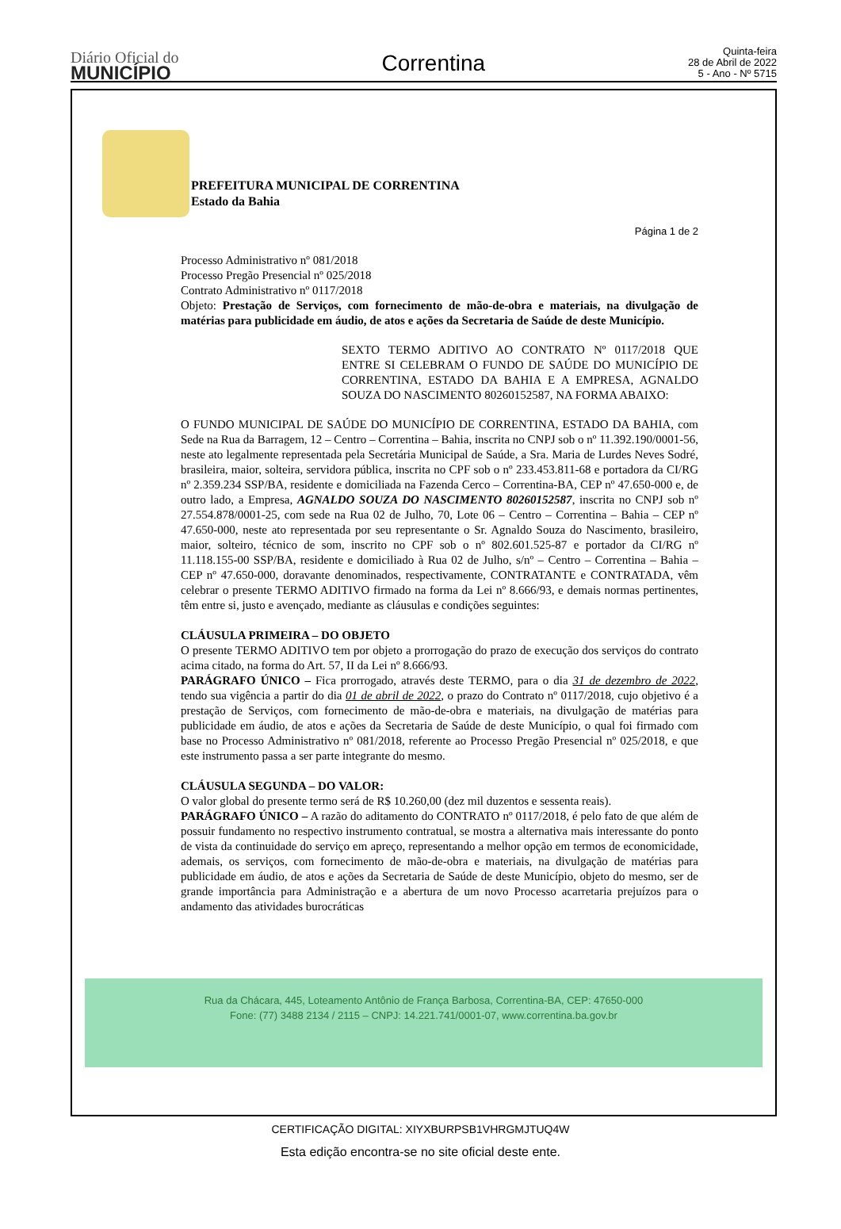Diário Oficial do
MUNICÍPIO
Correntina
Quinta-feira
28 de Abril de 2022
5 - Ano - Nº 5715
PREFEITURA MUNICIPAL DE CORRENTINA
Estado da Bahia
Página 1 de 2
Processo Administrativo nº 081/2018
Processo Pregão Presencial nº 025/2018
Contrato Administrativo nº 0117/2018
Objeto: Prestação de Serviços, com fornecimento de mão-de-obra e materiais, na divulgação de matérias para publicidade em áudio, de atos e ações da Secretaria de Saúde de deste Município.
SEXTO TERMO ADITIVO AO CONTRATO Nº 0117/2018 QUE ENTRE SI CELEBRAM O FUNDO DE SAÚDE DO MUNICÍPIO DE CORRENTINA, ESTADO DA BAHIA E A EMPRESA, AGNALDO SOUZA DO NASCIMENTO 80260152587, NA FORMA ABAIXO:
O FUNDO MUNICIPAL DE SAÚDE DO MUNICÍPIO DE CORRENTINA, ESTADO DA BAHIA, com Sede na Rua da Barragem, 12 – Centro – Correntina – Bahia, inscrita no CNPJ sob o nº 11.392.190/0001-56, neste ato legalmente representada pela Secretária Municipal de Saúde, a Sra. Maria de Lurdes Neves Sodré, brasileira, maior, solteira, servidora pública, inscrita no CPF sob o nº 233.453.811-68 e portadora da CI/RG nº 2.359.234 SSP/BA, residente e domiciliada na Fazenda Cerco – Correntina-BA, CEP nº 47.650-000 e, de outro lado, a Empresa, AGNALDO SOUZA DO NASCIMENTO 80260152587, inscrita no CNPJ sob nº 27.554.878/0001-25, com sede na Rua 02 de Julho, 70, Lote 06 – Centro – Correntina – Bahia – CEP nº 47.650-000, neste ato representada por seu representante o Sr. Agnaldo Souza do Nascimento, brasileiro, maior, solteiro, técnico de som, inscrito no CPF sob o nº 802.601.525-87 e portador da CI/RG nº 11.118.155-00 SSP/BA, residente e domiciliado à Rua 02 de Julho, s/nº – Centro – Correntina – Bahia – CEP nº 47.650-000, doravante denominados, respectivamente, CONTRATANTE e CONTRATADA, vêm celebrar o presente TERMO ADITIVO firmado na forma da Lei nº 8.666/93, e demais normas pertinentes, têm entre si, justo e avençado, mediante as cláusulas e condições seguintes:
CLÁUSULA PRIMEIRA – DO OBJETO
O presente TERMO ADITIVO tem por objeto a prorrogação do prazo de execução dos serviços do contrato acima citado, na forma do Art. 57, II da Lei nº 8.666/93.
PARÁGRAFO ÚNICO – Fica prorrogado, através deste TERMO, para o dia 31 de dezembro de 2022, tendo sua vigência a partir do dia 01 de abril de 2022, o prazo do Contrato nº 0117/2018, cujo objetivo é a prestação de Serviços, com fornecimento de mão-de-obra e materiais, na divulgação de matérias para publicidade em áudio, de atos e ações da Secretaria de Saúde de deste Município, o qual foi firmado com base no Processo Administrativo nº 081/2018, referente ao Processo Pregão Presencial nº 025/2018, e que este instrumento passa a ser parte integrante do mesmo.
CLÁUSULA SEGUNDA – DO VALOR:
O valor global do presente termo será de R$ 10.260,00 (dez mil duzentos e sessenta reais).
PARÁGRAFO ÚNICO – A razão do aditamento do CONTRATO nº 0117/2018, é pelo fato de que além de possuir fundamento no respectivo instrumento contratual, se mostra a alternativa mais interessante do ponto de vista da continuidade do serviço em apreço, representando a melhor opção em termos de economicidade, ademais, os serviços, com fornecimento de mão-de-obra e materiais, na divulgação de matérias para publicidade em áudio, de atos e ações da Secretaria de Saúde de deste Município, objeto do mesmo, ser de grande importância para Administração e a abertura de um novo Processo acarretaria prejuízos para o andamento das atividades burocráticas
Rua da Chácara, 445, Loteamento Antônio de França Barbosa, Correntina-BA, CEP: 47650-000
Fone: (77) 3488 2134 / 2115 – CNPJ: 14.221.741/0001-07, www.correntina.ba.gov.br
CERTIFICAÇÃO DIGITAL: XIYXBURPSB1VHRGMJTUQ4W
Esta edição encontra-se no site oficial deste ente.